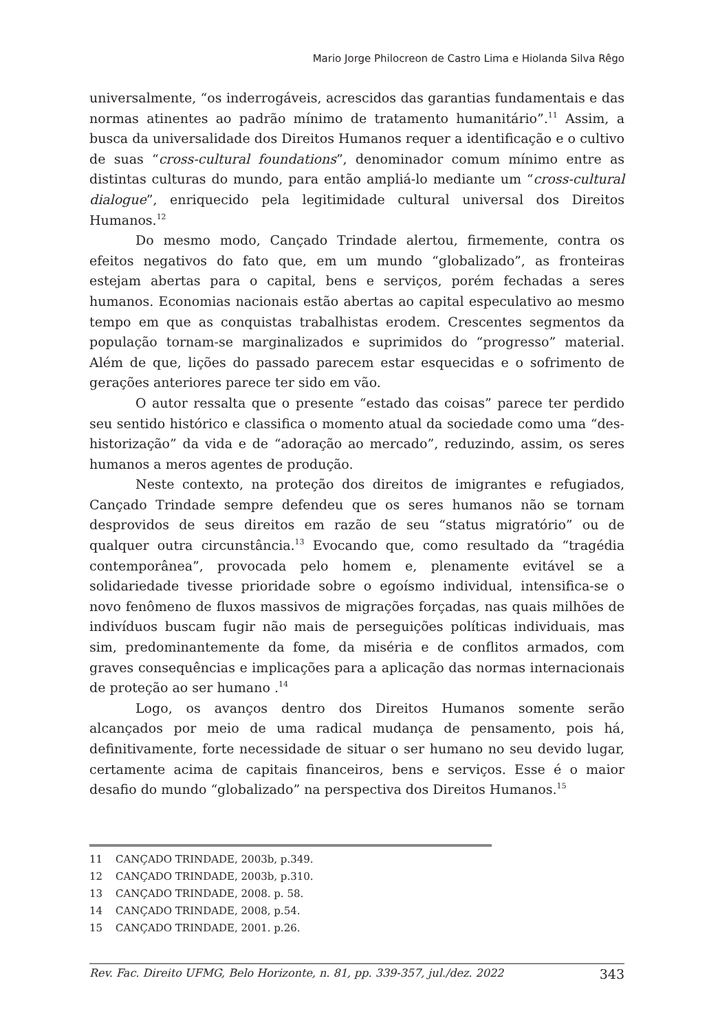Mario Jorge Philocreon de Castro Lima e Hiolanda Silva Rêgo
universalmente, “os inderrogáveis, acrescidos das garantias fundamentais e das normas atinentes ao padrão mínimo de tratamento humanitário”.<sup>11</sup> Assim, a busca da universalidade dos Direitos Humanos requer a identificação e o cultivo de suas “cross-cultural foundations”, denominador comum mínimo entre as distintas culturas do mundo, para então ampliá-lo mediante um “cross-cultural dialogue”, enriquecido pela legitimidade cultural universal dos Direitos Humanos.<sup>12</sup>
Do mesmo modo, Cançado Trindade alertou, firmemente, contra os efeitos negativos do fato que, em um mundo “globalizado”, as fronteiras estejam abertas para o capital, bens e serviços, porém fechadas a seres humanos. Economias nacionais estão abertas ao capital especulativo ao mesmo tempo em que as conquistas trabalhistas erodem. Crescentes segmentos da população tornam-se marginalizados e suprimidos do “progresso” material. Além de que, lições do passado parecem estar esquecidas e o sofrimento de gerações anteriores parece ter sido em vão.
O autor ressalta que o presente “estado das coisas” parece ter perdido seu sentido histórico e classifica o momento atual da sociedade como uma “des-historização” da vida e de “adoração ao mercado”, reduzindo, assim, os seres humanos a meros agentes de produção.
Neste contexto, na proteção dos direitos de imigrantes e refugiados, Cançado Trindade sempre defendeu que os seres humanos não se tornam desprovidos de seus direitos em razão de seu “status migratório” ou de qualquer outra circunstância.<sup>13</sup> Evocando que, como resultado da “tragédia contemporânea”, provocada pelo homem e, plenamente evitável se a solidariedade tivesse prioridade sobre o egoísmo individual, intensifica-se o novo fenômeno de fluxos massivos de migrações forçadas, nas quais milhões de indivíduos buscam fugir não mais de perseguições políticas individuais, mas sim, predominantemente da fome, da miséria e de conflitos armados, com graves consequências e implicações para a aplicação das normas internacionais de proteção ao ser humano .<sup>14</sup>
Logo, os avanços dentro dos Direitos Humanos somente serão alcançados por meio de uma radical mudança de pensamento, pois há, definitivamente, forte necessidade de situar o ser humano no seu devido lugar, certamente acima de capitais financeiros, bens e serviços. Esse é o maior desafio do mundo “globalizado” na perspectiva dos Direitos Humanos.<sup>15</sup>
11 CANÇADO TRINDADE, 2003b, p.349.
12 CANÇADO TRINDADE, 2003b, p.310.
13 CANÇADO TRINDADE, 2008. p. 58.
14 CANÇADO TRINDADE, 2008, p.54.
15 CANÇADO TRINDADE, 2001. p.26.
Rev. Fac. Direito UFMG, Belo Horizonte, n. 81, pp. 339-357, jul./dez. 2022 343